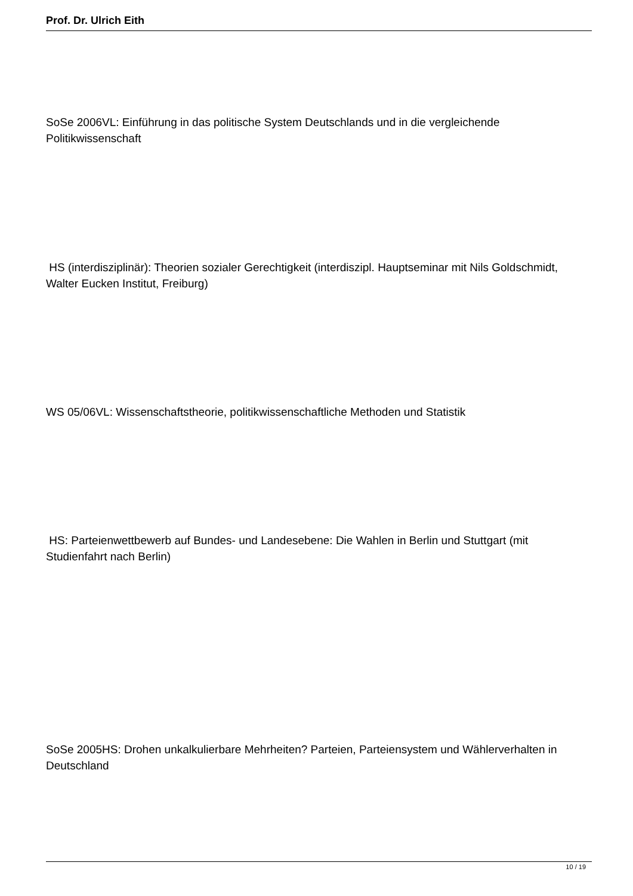Prof. Dr. Ulrich Eith
SoSe 2006VL: Einführung in das politische System Deutschlands und in die vergleichende Politikwissenschaft
HS (interdisziplinär): Theorien sozialer Gerechtigkeit (interdiszipl. Hauptseminar mit Nils Goldschmidt, Walter Eucken Institut, Freiburg)
WS 05/06VL: Wissenschaftstheorie, politikwissenschaftliche Methoden und Statistik
HS: Parteienwettbewerb auf Bundes- und Landesebene: Die Wahlen in Berlin und Stuttgart (mit Studienfahrt nach Berlin)
SoSe 2005HS: Drohen unkalkulierbare Mehrheiten? Parteien, Parteiensystem und Wählerverhalten in Deutschland
10 / 19